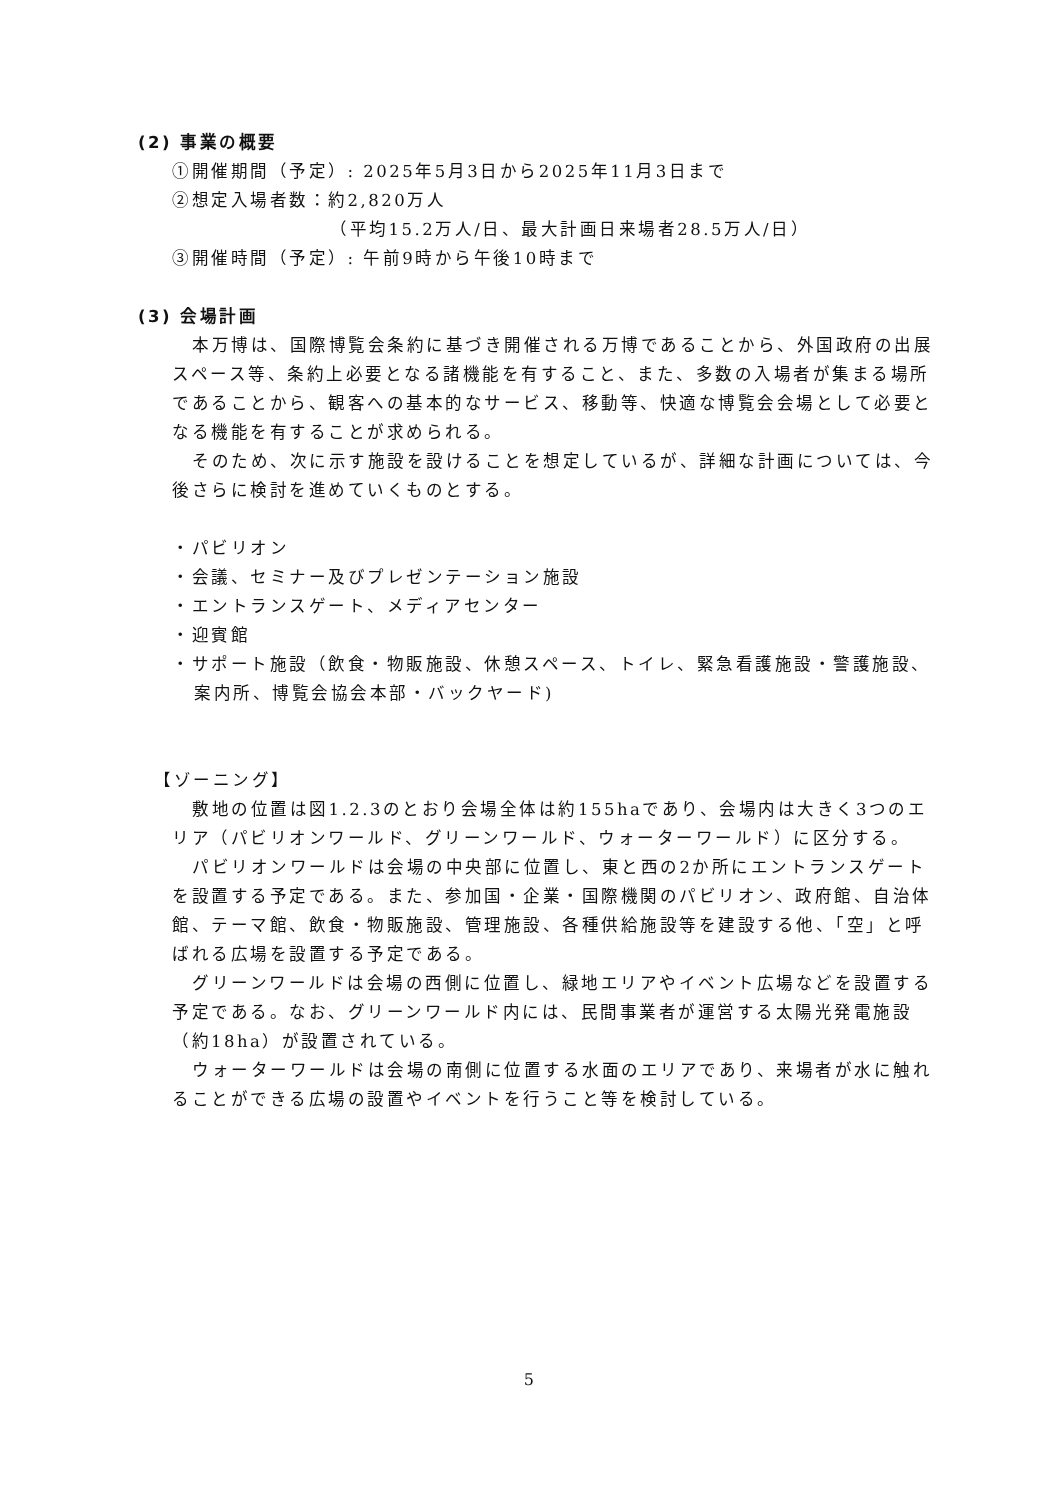(2) 事業の概要
①開催期間（予定）: 2025年5月3日から2025年11月3日まで
②想定入場者数：約2,820万人
（平均15.2万人/日、最大計画日来場者28.5万人/日）
③開催時間（予定）: 午前9時から午後10時まで
(3) 会場計画
本万博は、国際博覧会条約に基づき開催される万博であることから、外国政府の出展スペース等、条約上必要となる諸機能を有すること、また、多数の入場者が集まる場所であることから、観客への基本的なサービス、移動等、快適な博覧会会場として必要となる機能を有することが求められる。
そのため、次に示す施設を設けることを想定しているが、詳細な計画については、今後さらに検討を進めていくものとする。
・パビリオン
・会議、セミナー及びプレゼンテーション施設
・エントランスゲート、メディアセンター
・迎賓館
・サポート施設（飲食・物販施設、休憩スペース、トイレ、緊急看護施設・警護施設、案内所、博覧会協会本部・バックヤード)
【ゾーニング】
敷地の位置は図1.2.3のとおり会場全体は約155haであり、会場内は大きく3つのエリア（パビリオンワールド、グリーンワールド、ウォーターワールド）に区分する。
パビリオンワールドは会場の中央部に位置し、東と西の2か所にエントランスゲートを設置する予定である。また、参加国・企業・国際機関のパビリオン、政府館、自治体館、テーマ館、飲食・物販施設、管理施設、各種供給施設等を建設する他、「空」と呼ばれる広場を設置する予定である。
グリーンワールドは会場の西側に位置し、緑地エリアやイベント広場などを設置する予定である。なお、グリーンワールド内には、民間事業者が運営する太陽光発電施設（約18ha）が設置されている。
ウォーターワールドは会場の南側に位置する水面のエリアであり、来場者が水に触れることができる広場の設置やイベントを行うこと等を検討している。
5